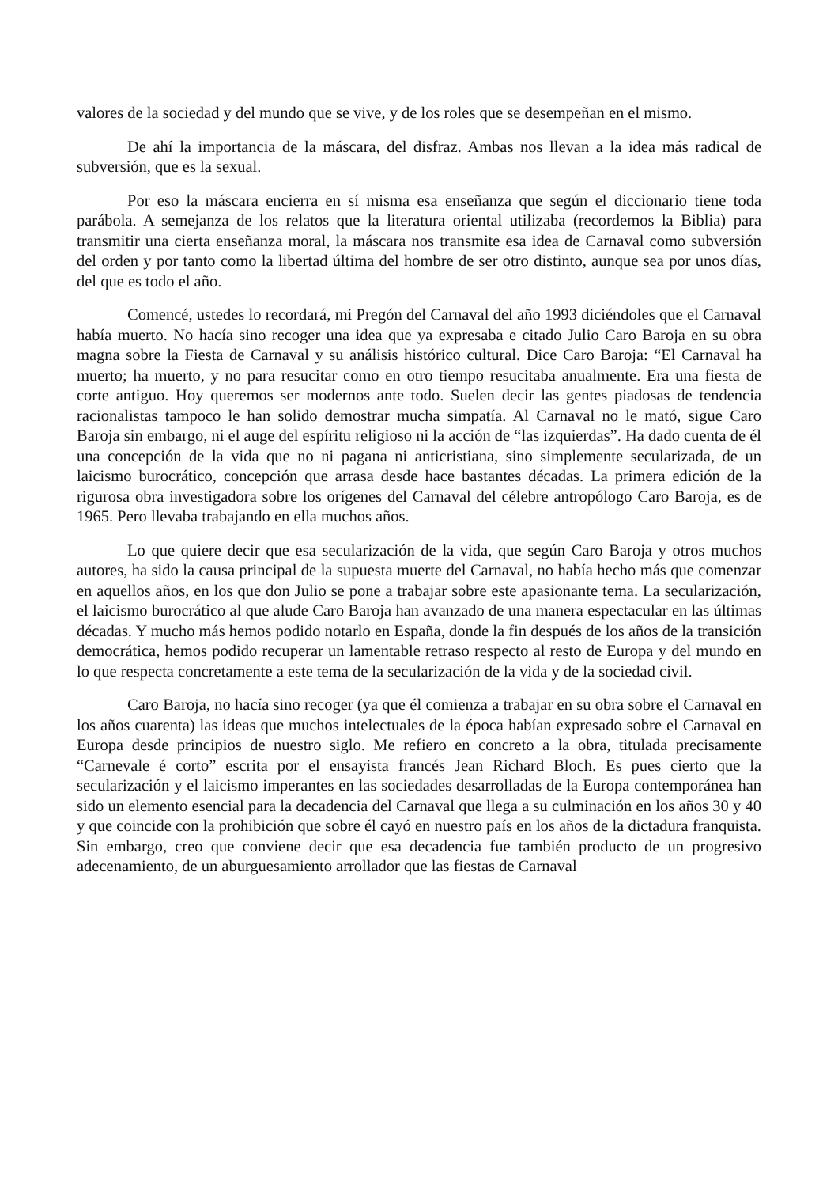valores de la sociedad y del mundo que se vive, y de los roles que se desempeñan en el mismo.
De ahí la importancia de la máscara, del disfraz. Ambas nos llevan a la idea más radical de subversión, que es la sexual.
Por eso la máscara encierra en sí misma esa enseñanza que según el diccionario tiene toda parábola. A semejanza de los relatos que la literatura oriental utilizaba (recordemos la Biblia) para transmitir una cierta enseñanza moral, la máscara nos transmite esa idea de Carnaval como subversión del orden y por tanto como la libertad última del hombre de ser otro distinto, aunque sea por unos días, del que es todo el año.
Comencé, ustedes lo recordará, mi Pregón del Carnaval del año 1993 diciéndoles que el Carnaval había muerto. No hacía sino recoger una idea que ya expresaba e citado Julio Caro Baroja en su obra magna sobre la Fiesta de Carnaval y su análisis histórico cultural. Dice Caro Baroja: “El Carnaval ha muerto; ha muerto, y no para resucitar como en otro tiempo resucitaba anualmente. Era una fiesta de corte antiguo. Hoy queremos ser modernos ante todo. Suelen decir las gentes piadosas de tendencia racionalistas tampoco le han solido demostrar mucha simpatía. Al Carnaval no le mató, sigue Caro Baroja sin embargo, ni el auge del espíritu religioso ni la acción de “las izquierdas”. Ha dado cuenta de él una concepción de la vida que no ni pagana ni anticristiana, sino simplemente secularizada, de un laicismo burocrático, concepción que arrasa desde hace bastantes décadas. La primera edición de la rigurosa obra investigadora sobre los orígenes del Carnaval del célebre antropólogo Caro Baroja, es de 1965. Pero llevaba trabajando en ella muchos años.
Lo que quiere decir que esa secularización de la vida, que según Caro Baroja y otros muchos autores, ha sido la causa principal de la supuesta muerte del Carnaval, no había hecho más que comenzar en aquellos años, en los que don Julio se pone a trabajar sobre este apasionante tema. La secularización, el laicismo burocrático al que alude Caro Baroja han avanzado de una manera espectacular en las últimas décadas. Y mucho más hemos podido notarlo en España, donde la fin después de los años de la transición democrática, hemos podido recuperar un lamentable retraso respecto al resto de Europa y del mundo en lo que respecta concretamente a este tema de la secularización de la vida y de la sociedad civil.
Caro Baroja, no hacía sino recoger (ya que él comienza a trabajar en su obra sobre el Carnaval en los años cuarenta) las ideas que muchos intelectuales de la época habían expresado sobre el Carnaval en Europa desde principios de nuestro siglo. Me refiero en concreto a la obra, titulada precisamente “Carnevale é corto” escrita por el ensayista francés Jean Richard Bloch. Es pues cierto que la secularización y el laicismo imperantes en las sociedades desarrolladas de la Europa contemporánea han sido un elemento esencial para la decadencia del Carnaval que llega a su culminación en los años 30 y 40 y que coincide con la prohibición que sobre él cayó en nuestro país en los años de la dictadura franquista. Sin embargo, creo que conviene decir que esa decadencia fue también producto de un progresivo adecenamiento, de un aburguesamiento arrollador que las fiestas de Carnaval